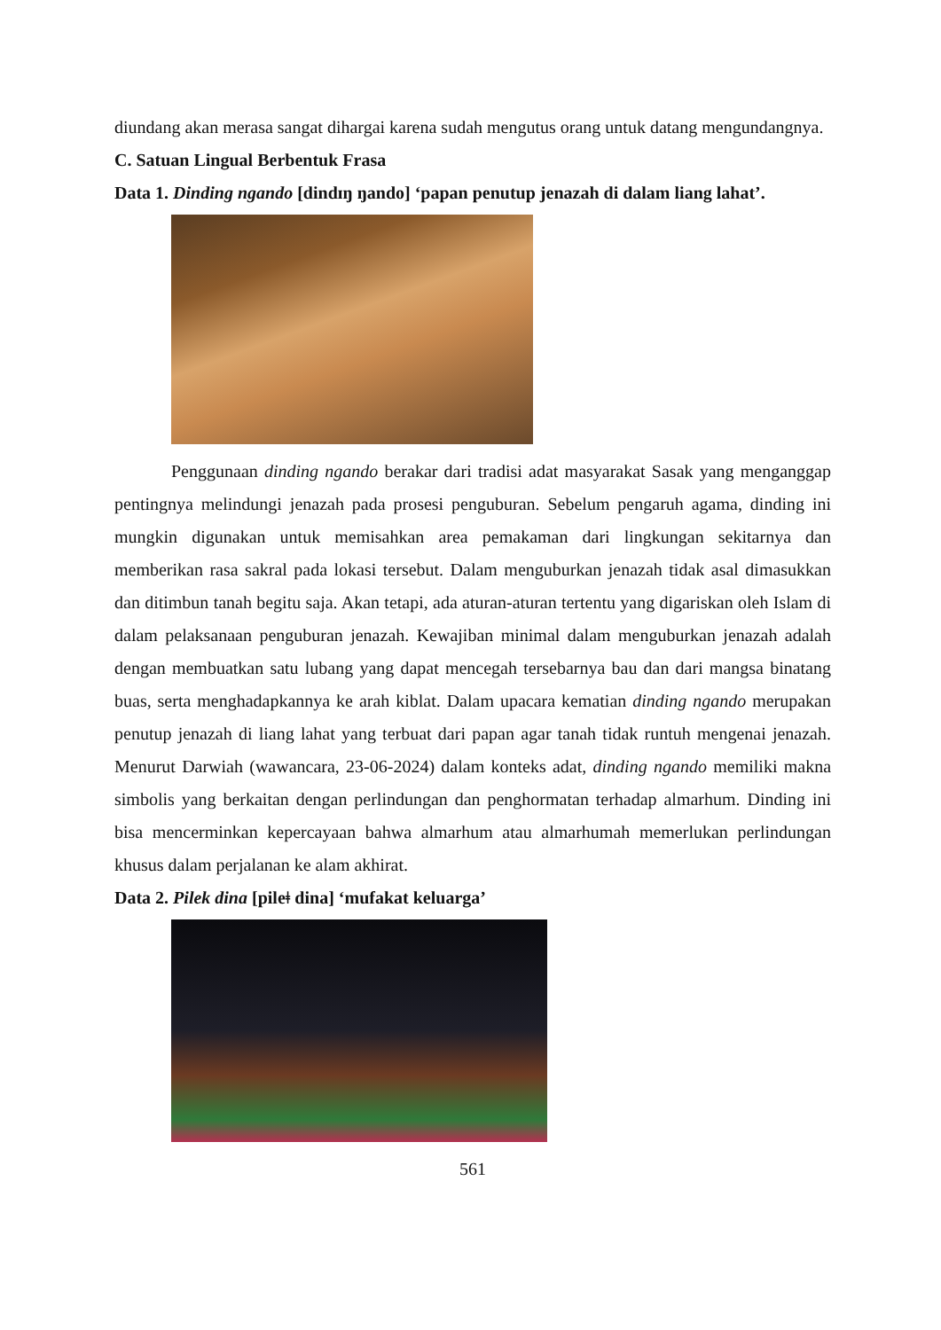diundang akan merasa sangat dihargai karena sudah mengutus orang untuk datang mengundangnya.
C. Satuan Lingual Berbentuk Frasa
Data 1. Dinding ngando [dindɪŋ ŋando] ‘papan penutup jenazah di dalam liang lahat’.
Penggunaan dinding ngando berakar dari tradisi adat masyarakat Sasak yang menganggap pentingnya melindungi jenazah pada prosesi penguburan. Sebelum pengaruh agama, dinding ini mungkin digunakan untuk memisahkan area pemakaman dari lingkungan sekitarnya dan memberikan rasa sakral pada lokasi tersebut. Dalam menguburkan jenazah tidak asal dimasukkan dan ditimbun tanah begitu saja. Akan tetapi, ada aturan-aturan tertentu yang digariskan oleh Islam di dalam pelaksanaan penguburan jenazah. Kewajiban minimal dalam menguburkan jenazah adalah dengan membuatkan satu lubang yang dapat mencegah tersebarnya bau dan dari mangsa binatang buas, serta menghadapkannya ke arah kiblat. Dalam upacara kematian dinding ngando merupakan penutup jenazah di liang lahat yang terbuat dari papan agar tanah tidak runtuh mengenai jenazah. Menurut Darwiah (wawancara, 23-06-2024) dalam konteks adat, dinding ngando memiliki makna simbolis yang berkaitan dengan perlindungan dan penghormatan terhadap almarhum. Dinding ini bisa mencerminkan kepercayaan bahwa almarhum atau almarhumah memerlukan perlindungan khusus dalam perjalanan ke alam akhirat.
Data 2. Pilek dina [pileǂ dina] ‘mufakat keluarga’
561